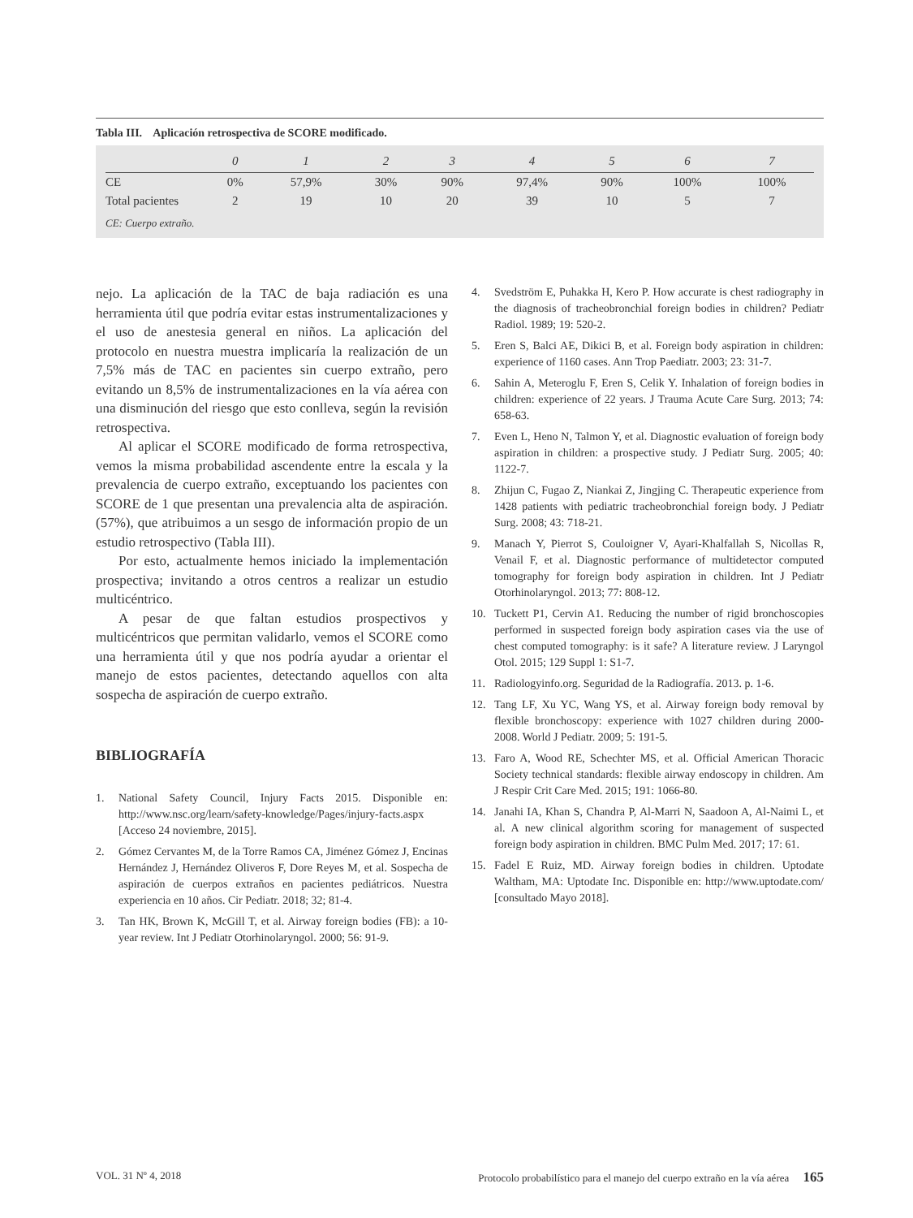Tabla III. Aplicación retrospectiva de SCORE modificado.
| | 0 | 1 | 2 | 3 | 4 | 5 | 6 | 7 |
| --- | --- | --- | --- | --- | --- | --- | --- | --- |
| CE | 0% | 57,9% | 30% | 90% | 97,4% | 90% | 100% | 100% |
| Total pacientes | 2 | 19 | 10 | 20 | 39 | 10 | 5 | 7 |
CE: Cuerpo extraño.
nejo. La aplicación de la TAC de baja radiación es una herramienta útil que podría evitar estas instrumentalizaciones y el uso de anestesia general en niños. La aplicación del protocolo en nuestra muestra implicaría la realización de un 7,5% más de TAC en pacientes sin cuerpo extraño, pero evitando un 8,5% de instrumentalizaciones en la vía aérea con una disminución del riesgo que esto conlleva, según la revisión retrospectiva.
Al aplicar el SCORE modificado de forma retrospectiva, vemos la misma probabilidad ascendente entre la escala y la prevalencia de cuerpo extraño, exceptuando los pacientes con SCORE de 1 que presentan una prevalencia alta de aspiración. (57%), que atribuimos a un sesgo de información propio de un estudio retrospectivo (Tabla III).
Por esto, actualmente hemos iniciado la implementación prospectiva; invitando a otros centros a realizar un estudio multicéntrico.
A pesar de que faltan estudios prospectivos y multicéntricos que permitan validarlo, vemos el SCORE como una herramienta útil y que nos podría ayudar a orientar el manejo de estos pacientes, detectando aquellos con alta sospecha de aspiración de cuerpo extraño.
BIBLIOGRAFÍA
1. National Safety Council, Injury Facts 2015. Disponible en: http://www.nsc.org/learn/safety-knowledge/Pages/injury-facts.aspx [Acceso 24 noviembre, 2015].
2. Gómez Cervantes M, de la Torre Ramos CA, Jiménez Gómez J, Encinas Hernández J, Hernández Oliveros F, Dore Reyes M, et al. Sospecha de aspiración de cuerpos extraños en pacientes pediátricos. Nuestra experiencia en 10 años. Cir Pediatr. 2018; 32; 81-4.
3. Tan HK, Brown K, McGill T, et al. Airway foreign bodies (FB): a 10-year review. Int J Pediatr Otorhinolaryngol. 2000; 56: 91-9.
4. Svedström E, Puhakka H, Kero P. How accurate is chest radiography in the diagnosis of tracheobronchial foreign bodies in children? Pediatr Radiol. 1989; 19: 520-2.
5. Eren S, Balci AE, Dikici B, et al. Foreign body aspiration in children: experience of 1160 cases. Ann Trop Paediatr. 2003; 23: 31-7.
6. Sahin A, Meteroglu F, Eren S, Celik Y. Inhalation of foreign bodies in children: experience of 22 years. J Trauma Acute Care Surg. 2013; 74: 658-63.
7. Even L, Heno N, Talmon Y, et al. Diagnostic evaluation of foreign body aspiration in children: a prospective study. J Pediatr Surg. 2005; 40: 1122-7.
8. Zhijun C, Fugao Z, Niankai Z, Jingjing C. Therapeutic experience from 1428 patients with pediatric tracheobronchial foreign body. J Pediatr Surg. 2008; 43: 718-21.
9. Manach Y, Pierrot S, Couloigner V, Ayari-Khalfallah S, Nicollas R, Venail F, et al. Diagnostic performance of multidetector computed tomography for foreign body aspiration in children. Int J Pediatr Otorhinolaryngol. 2013; 77: 808-12.
10. Tuckett P1, Cervin A1. Reducing the number of rigid bronchoscopies performed in suspected foreign body aspiration cases via the use of chest computed tomography: is it safe? A literature review. J Laryngol Otol. 2015; 129 Suppl 1: S1-7.
11. Radiologyinfo.org. Seguridad de la Radiografía. 2013. p. 1-6.
12. Tang LF, Xu YC, Wang YS, et al. Airway foreign body removal by flexible bronchoscopy: experience with 1027 children during 2000-2008. World J Pediatr. 2009; 5: 191-5.
13. Faro A, Wood RE, Schechter MS, et al. Official American Thoracic Society technical standards: flexible airway endoscopy in children. Am J Respir Crit Care Med. 2015; 191: 1066-80.
14. Janahi IA, Khan S, Chandra P, Al-Marri N, Saadoon A, Al-Naimi L, et al. A new clinical algorithm scoring for management of suspected foreign body aspiration in children. BMC Pulm Med. 2017; 17: 61.
15. Fadel E Ruiz, MD. Airway foreign bodies in children. Uptodate Waltham, MA: Uptodate Inc. Disponible en: http://www.uptodate.com/ [consultado Mayo 2018].
VOL. 31 Nº 4, 2018 Protocolo probabilístico para el manejo del cuerpo extraño en la vía aérea 165